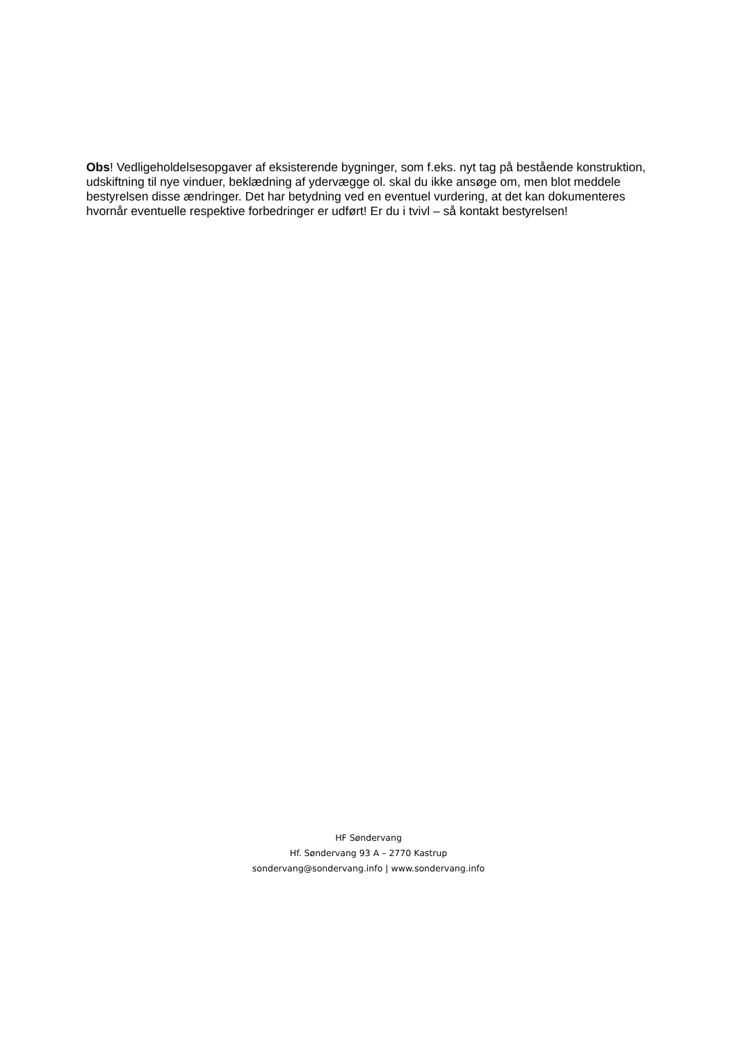Obs! Vedligeholdelsesopgaver af eksisterende bygninger, som f.eks. nyt tag på bestående konstruktion, udskiftning til nye vinduer, beklædning af ydervægge ol. skal du ikke ansøge om, men blot meddele bestyrelsen disse ændringer. Det har betydning ved en eventuel vurdering, at det kan dokumenteres hvornår eventuelle respektive forbedringer er udført! Er du i tvivl – så kontakt bestyrelsen!
HF Søndervang
Hf. Søndervang 93 A – 2770 Kastrup
sondervang@sondervang.info | www.sondervang.info